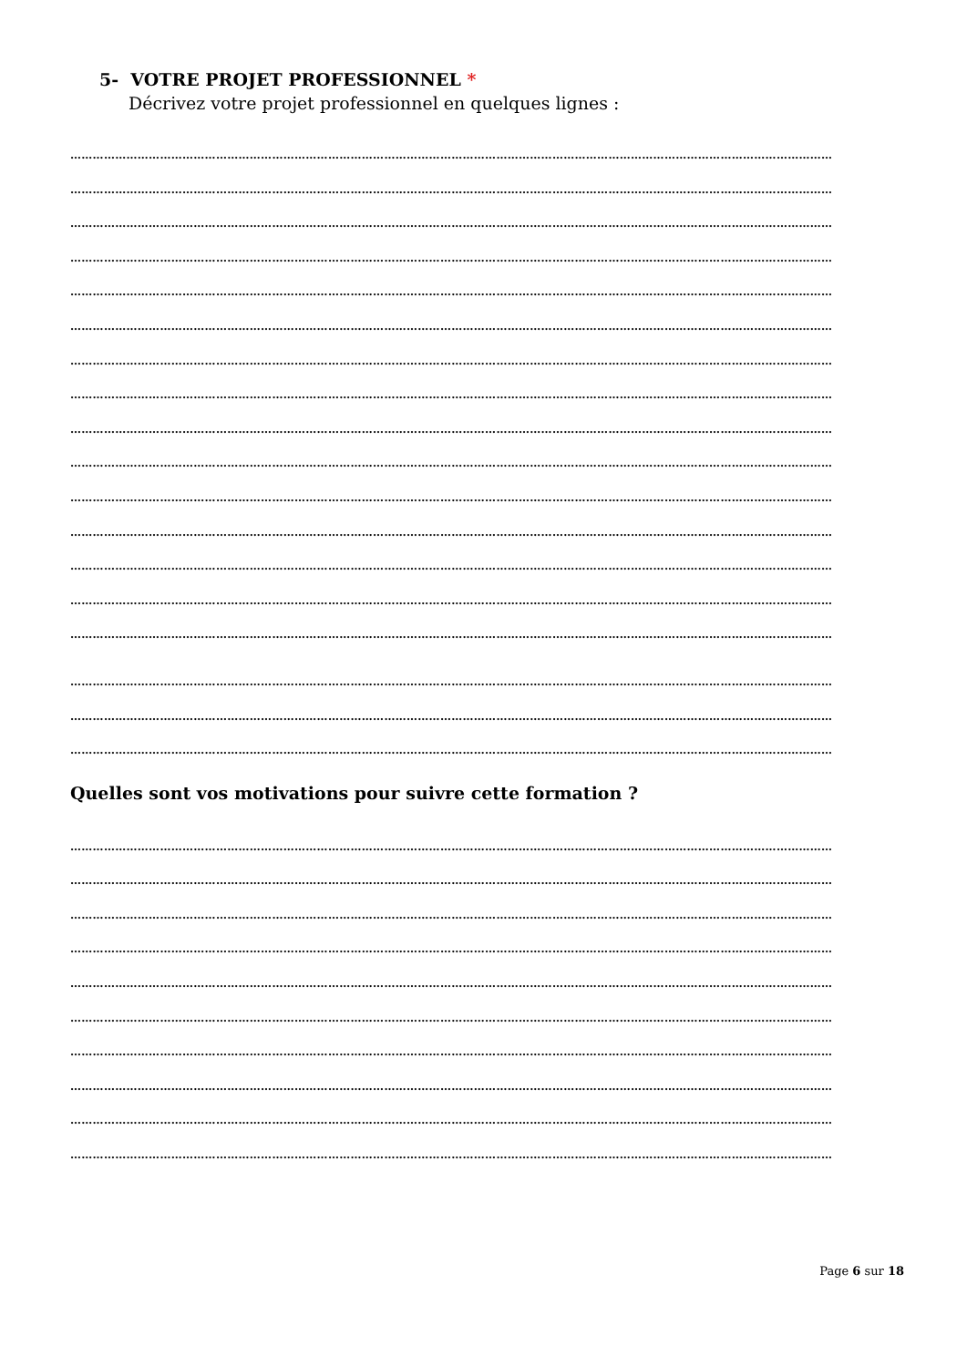5- VOTRE PROJET PROFESSIONNEL *
Décrivez votre projet professionnel en quelques lignes :
……………………………………………………………………………………………………………………………………………………………………………………
……………………………………………………………………………………………………………………………………………………………………………………
……………………………………………………………………………………………………………………………………………………………………………………
……………………………………………………………………………………………………………………………………………………………………………………
……………………………………………………………………………………………………………………………………………………………………………………
……………………………………………………………………………………………………………………………………………………………………………………
……………………………………………………………………………………………………………………………………………………………………………………
……………………………………………………………………………………………………………………………………………………………………………………
……………………………………………………………………………………………………………………………………………………………………………………
……………………………………………………………………………………………………………………………………………………………………………………
……………………………………………………………………………………………………………………………………………………………………………………
……………………………………………………………………………………………………………………………………………………………………………………
……………………………………………………………………………………………………………………………………………………………………………………
……………………………………………………………………………………………………………………………………………………………………………………
……………………………………………………………………………………………………………………………………………………………………………………
……………………………………………………………………………………………………………………………………………………………………………………
……………………………………………………………………………………………………………………………………………………………………………………
……………………………………………………………………………………………………………………………………………………………………………………
Quelles sont vos motivations pour suivre cette formation ?
……………………………………………………………………………………………………………………………………………………………………………………
……………………………………………………………………………………………………………………………………………………………………………………
……………………………………………………………………………………………………………………………………………………………………………………
……………………………………………………………………………………………………………………………………………………………………………………
……………………………………………………………………………………………………………………………………………………………………………………
……………………………………………………………………………………………………………………………………………………………………………………
……………………………………………………………………………………………………………………………………………………………………………………
……………………………………………………………………………………………………………………………………………………………………………………
……………………………………………………………………………………………………………………………………………………………………………………
……………………………………………………………………………………………………………………………………………………………………………………
Page 6 sur 18